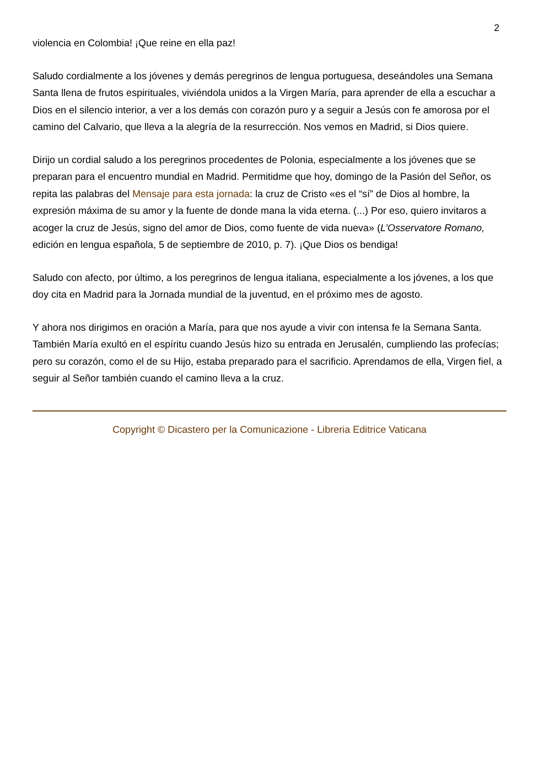2
violencia en Colombia! ¡Que reine en ella paz!
Saludo cordialmente a los jóvenes y demás peregrinos de lengua portuguesa, deseándoles una Semana Santa llena de frutos espirituales, viviéndola unidos a la Virgen María, para aprender de ella a escuchar a Dios en el silencio interior, a ver a los demás con corazón puro y a seguir a Jesús con fe amorosa por el camino del Calvario, que lleva a la alegría de la resurrección. Nos vemos en Madrid, si Dios quiere.
Dirijo un cordial saludo a los peregrinos procedentes de Polonia, especialmente a los jóvenes que se preparan para el encuentro mundial en Madrid. Permitidme que hoy, domingo de la Pasión del Señor, os repita las palabras del Mensaje para esta jornada: la cruz de Cristo «es el “sí” de Dios al hombre, la expresión máxima de su amor y la fuente de donde mana la vida eterna. (...) Por eso, quiero invitaros a acoger la cruz de Jesús, signo del amor de Dios, como fuente de vida nueva» (L’Osservatore Romano, edición en lengua española, 5 de septiembre de 2010, p. 7). ¡Que Dios os bendiga!
Saludo con afecto, por último, a los peregrinos de lengua italiana, especialmente a los jóvenes, a los que doy cita en Madrid para la Jornada mundial de la juventud, en el próximo mes de agosto.
Y ahora nos dirigimos en oración a María, para que nos ayude a vivir con intensa fe la Semana Santa. También María exultó en el espíritu cuando Jesús hizo su entrada en Jerusalén, cumpliendo las profecías; pero su corazón, como el de su Hijo, estaba preparado para el sacrificio. Aprendamos de ella, Virgen fiel, a seguir al Señor también cuando el camino lleva a la cruz.
Copyright © Dicastero per la Comunicazione - Libreria Editrice Vaticana